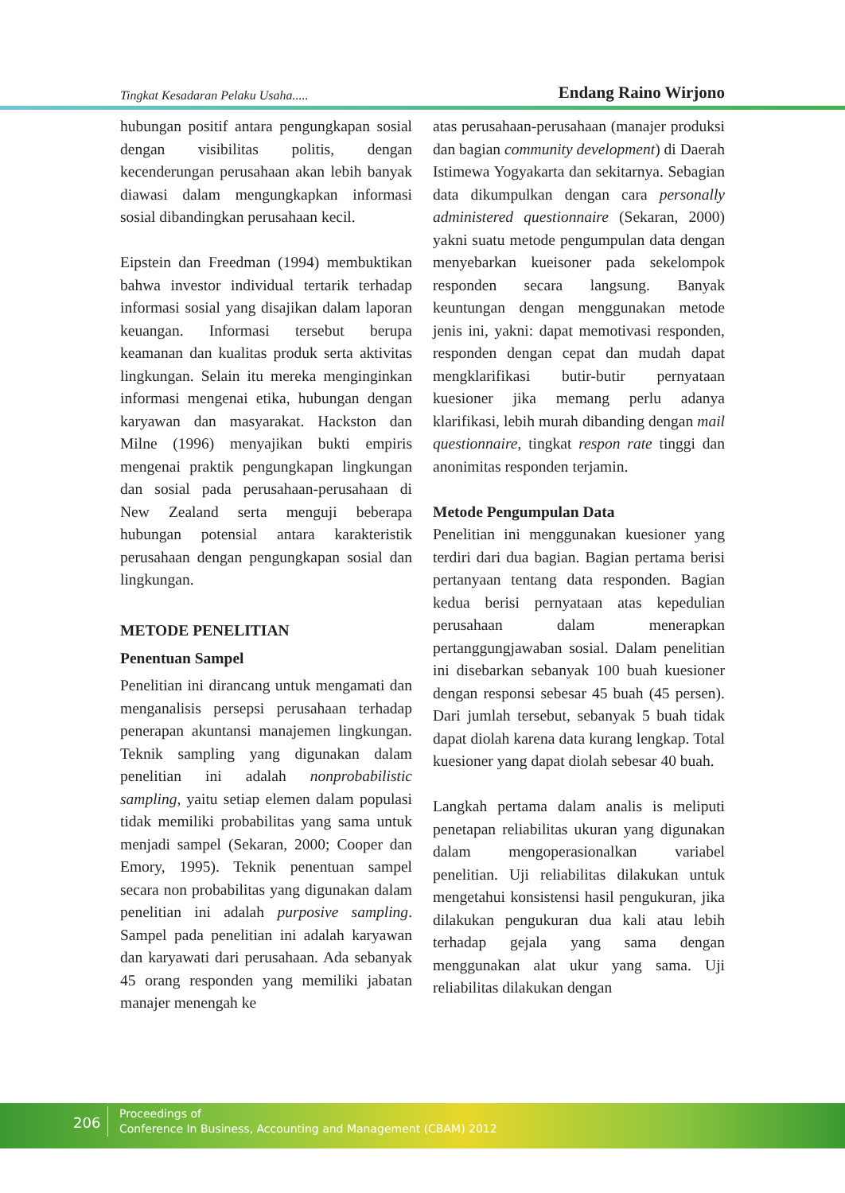Tingkat Kesadaran Pelaku Usaha..... Endang Raino Wirjono
hubungan positif antara pengungkapan sosial dengan visibilitas politis, dengan kecenderungan perusahaan akan lebih banyak diawasi dalam mengungkapkan informasi sosial dibandingkan perusahaan kecil.
Eipstein dan Freedman (1994) membuktikan bahwa investor individual tertarik terhadap informasi sosial yang disajikan dalam laporan keuangan. Informasi tersebut berupa keamanan dan kualitas produk serta aktivitas lingkungan. Selain itu mereka menginginkan informasi mengenai etika, hubungan dengan karyawan dan masyarakat. Hackston dan Milne (1996) menyajikan bukti empiris mengenai praktik pengungkapan lingkungan dan sosial pada perusahaan-perusahaan di New Zealand serta menguji beberapa hubungan potensial antara karakteristik perusahaan dengan pengungkapan sosial dan lingkungan.
METODE PENELITIAN
Penentuan Sampel
Penelitian ini dirancang untuk mengamati dan menganalisis persepsi perusahaan terhadap penerapan akuntansi manajemen lingkungan. Teknik sampling yang digunakan dalam penelitian ini adalah nonprobabilistic sampling, yaitu setiap elemen dalam populasi tidak memiliki probabilitas yang sama untuk menjadi sampel (Sekaran, 2000; Cooper dan Emory, 1995). Teknik penentuan sampel secara non probabilitas yang digunakan dalam penelitian ini adalah purposive sampling. Sampel pada penelitian ini adalah karyawan dan karyawati dari perusahaan. Ada sebanyak 45 orang responden yang memiliki jabatan manajer menengah ke
atas perusahaan-perusahaan (manajer produksi dan bagian community development) di Daerah Istimewa Yogyakarta dan sekitarnya. Sebagian data dikumpulkan dengan cara personally administered questionnaire (Sekaran, 2000) yakni suatu metode pengumpulan data dengan menyebarkan kueisoner pada sekelompok responden secara langsung. Banyak keuntungan dengan menggunakan metode jenis ini, yakni: dapat memotivasi responden, responden dengan cepat dan mudah dapat mengklarifikasi butir-butir pernyataan kuesioner jika memang perlu adanya klarifikasi, lebih murah dibanding dengan mail questionnaire, tingkat respon rate tinggi dan anonimitas responden terjamin.
Metode Pengumpulan Data
Penelitian ini menggunakan kuesioner yang terdiri dari dua bagian. Bagian pertama berisi pertanyaan tentang data responden. Bagian kedua berisi pernyataan atas kepedulian perusahaan dalam menerapkan pertanggungjawaban sosial. Dalam penelitian ini disebarkan sebanyak 100 buah kuesioner dengan responsi sebesar 45 buah (45 persen). Dari jumlah tersebut, sebanyak 5 buah tidak dapat diolah karena data kurang lengkap. Total kuesioner yang dapat diolah sebesar 40 buah.
Langkah pertama dalam analis is meliputi penetapan reliabilitas ukuran yang digunakan dalam mengoperasionalkan variabel penelitian. Uji reliabilitas dilakukan untuk mengetahui konsistensi hasil pengukuran, jika dilakukan pengukuran dua kali atau lebih terhadap gejala yang sama dengan menggunakan alat ukur yang sama. Uji reliabilitas dilakukan dengan
206
Proceedings of
Conference In Business, Accounting and Management (CBAM) 2012